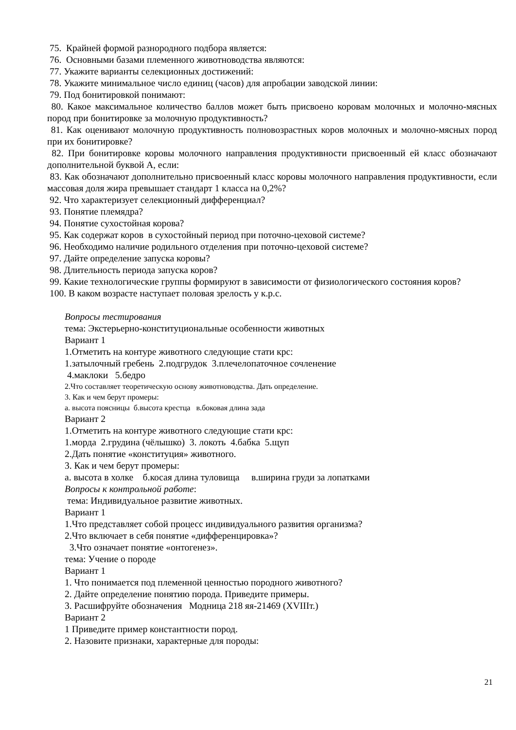75. Крайней формой разнородного подбора является:
76. Основными базами племенного животноводства являются:
77. Укажите варианты селекционных достижений:
78. Укажите минимальное число единиц (часов) для апробации заводской линии:
79. Под бонитировкой понимают:
80. Какое максимальное количество баллов может быть присвоено коровам молочных и молочно-мясных пород при бонитировке за молочную продуктивность?
81. Как оценивают молочную продуктивность полновозрастных коров молочных и молочно-мясных пород при их бонитировке?
82. При бонитировке коровы молочного направления продуктивности присвоенный ей класс обозначают дополнительной буквой А, если:
83. Как обозначают дополнительно присвоенный класс коровы молочного направления продуктивности, если массовая доля жира превышает стандарт 1 класса на 0,2%?
92. Что характеризует селекционный дифференциал?
93. Понятие племядра?
94. Понятие сухостойная корова?
95. Как содержат коров в сухостойный период при поточно-цеховой системе?
96. Необходимо наличие родильного отделения при поточно-цеховой системе?
97. Дайте определение запуска коровы?
98. Длительность периода запуска коров?
99. Какие технологические группы формируют в зависимости от физиологического состояния коров?
100. В каком возрасте наступает половая зрелость у к.р.с.
Вопросы тестирования
тема: Экстерьерно-конституциональные особенности животных
Вариант 1
1.Отметить на контуре животного следующие стати крс:
1.затылочный гребень 2.подгрудок 3.плечелопаточное сочленение
4.маклоки 5.бедро
2.Что составляет теоретическую основу животноводства. Дать определение.
3. Как и чем берут промеры:
а. высота поясницы б.высота крестца в.боковая длина зада
Вариант 2
1.Отметить на контуре животного следующие стати крс:
1.морда 2.грудина (чёлышко) 3. локоть 4.бабка 5.щуп
2.Дать понятие «конституция» животного.
3. Как и чем берут промеры:
а. высота в холке б.косая длина туловища в.ширина груди за лопатками
Вопросы к контрольной работе:
тема: Индивидуальное развитие животных.
Вариант 1
1.Что представляет собой процесс индивидуального развития организма?
2.Что включает в себя понятие «дифференцировка»?
3.Что означает понятие «онтогенез».
тема: Учение о породе
Вариант 1
1. Что понимается под племенной ценностью породного животного?
2. Дайте определение понятию порода. Приведите примеры.
3. Расшифруйте обозначения Модница 218 яя-21469 (XVIIIт.)
Вариант 2
1 Приведите пример константности пород.
2. Назовите признаки, характерные для породы:
21